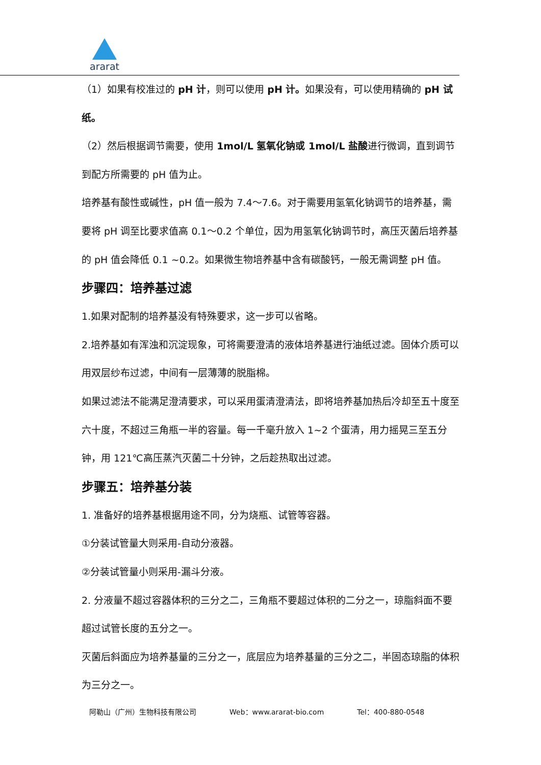ararat
（1）如果有校准过的 pH 计，则可以使用 pH 计。如果没有，可以使用精确的 pH 试纸。
（2）然后根据调节需要，使用 1mol/L 氢氧化钠或 1mol/L 盐酸进行微调，直到调节到配方所需要的 pH 值为止。
培养基有酸性或碱性，pH 值一般为 7.4～7.6。对于需要用氢氧化钠调节的培养基，需要将 pH 调至比要求值高 0.1～0.2 个单位，因为用氢氧化钠调节时，高压灭菌后培养基的 pH 值会降低 0.1 ~0.2。如果微生物培养基中含有碳酸钙，一般无需调整 pH 值。
步骤四：培养基过滤
1.如果对配制的培养基没有特殊要求，这一步可以省略。
2.培养基如有浑浊和沉淀现象，可将需要澄清的液体培养基进行油纸过滤。固体介质可以用双层纱布过滤，中间有一层薄薄的脱脂棉。
如果过滤法不能满足澄清要求，可以采用蛋清澄清法，即将培养基加热后冷却至五十度至六十度，不超过三角瓶一半的容量。每一千毫升放入 1~2 个蛋清，用力摇晃三至五分钟，用 121℃高压蒸汽灭菌二十分钟，之后趁热取出过滤。
步骤五：培养基分装
1. 准备好的培养基根据用途不同，分为烧瓶、试管等容器。
①分装试管量大则采用-自动分液器。
②分装试管量小则采用-漏斗分液。
2. 分液量不超过容器体积的三分之二，三角瓶不要超过体积的二分之一，琼脂斜面不要超过试管长度的五分之一。
灭菌后斜面应为培养基量的三分之一，底层应为培养基量的三分之二，半固态琼脂的体积为三分之一。
阿勒山（广州）生物科技有限公司 Web：www.ararat-bio.com Tel：400-880-0548